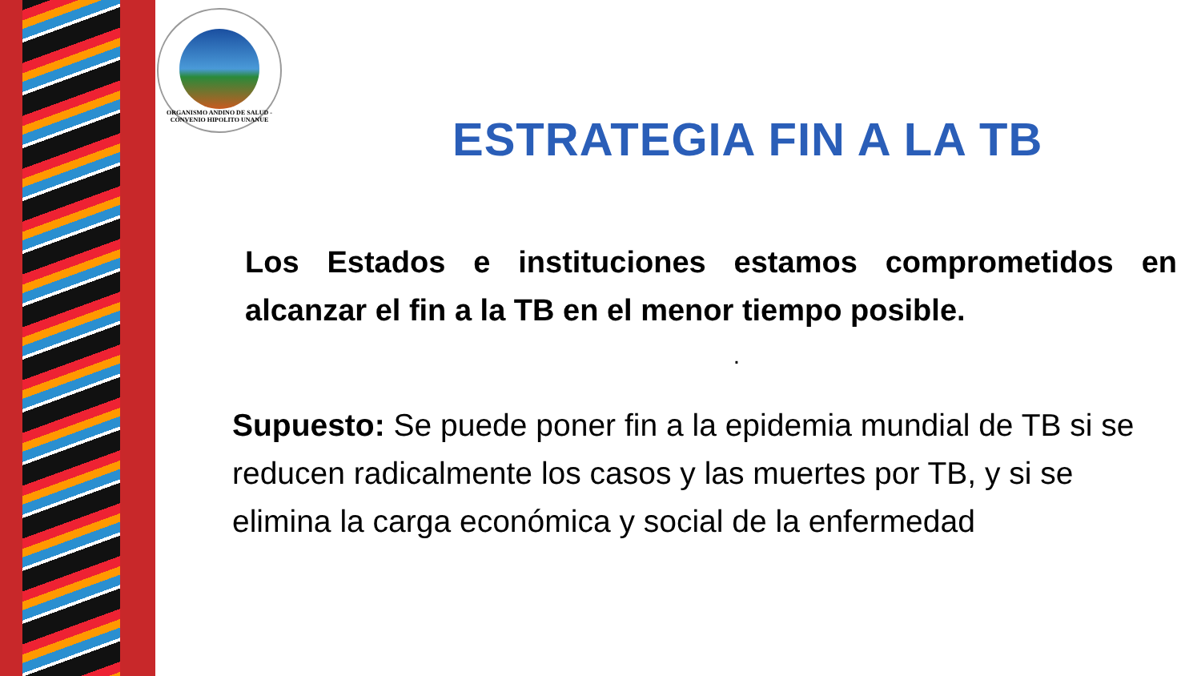ORGANISMO ANDINO DE SALUD - CONVENIO HIPOLITO UNANUE
ESTRATEGIA FIN A LA TB
Los Estados e instituciones estamos comprometidos en alcanzar el fin a la TB en el menor tiempo posible.
.
Supuesto: Se puede poner fin a la epidemia mundial de TB si se reducen radicalmente los casos y las muertes por TB, y si se elimina la carga económica y social de la enfermedad